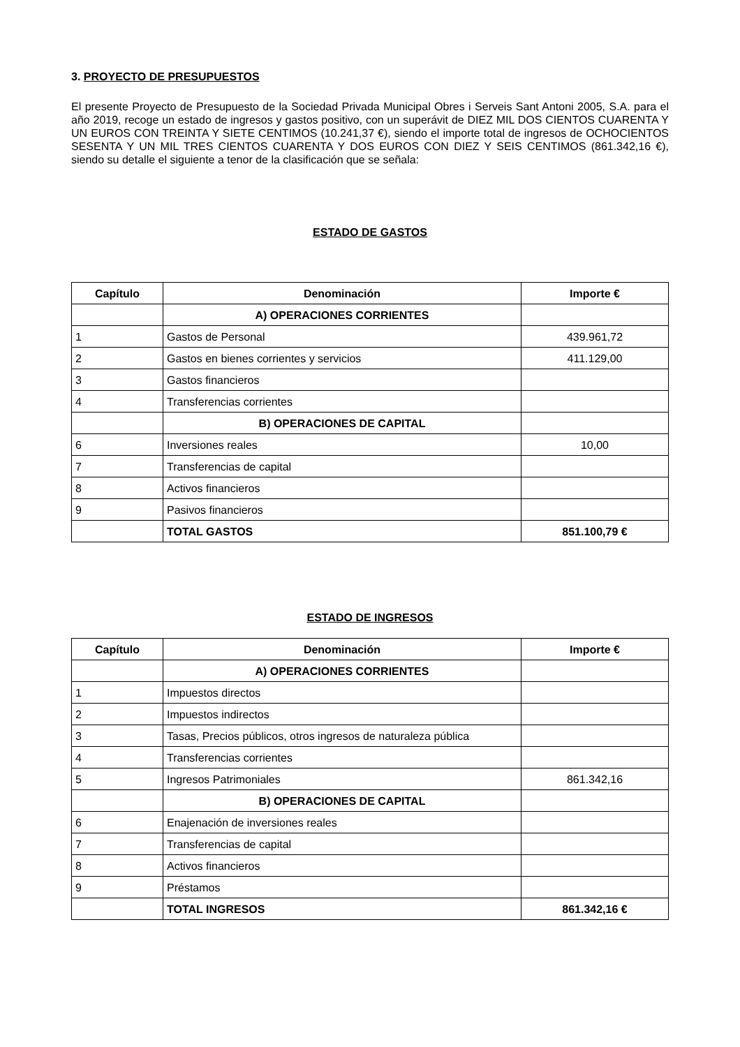3. PROYECTO DE PRESUPUESTOS
El presente Proyecto de Presupuesto de la Sociedad Privada Municipal Obres i Serveis Sant Antoni 2005, S.A. para el año 2019, recoge un estado de ingresos y gastos positivo, con un superávit de DIEZ MIL DOS CIENTOS CUARENTA Y UN EUROS CON TREINTA Y SIETE CENTIMOS (10.241,37 €), siendo el importe total de ingresos de OCHOCIENTOS SESENTA Y UN MIL TRES CIENTOS CUARENTA Y DOS EUROS CON DIEZ Y SEIS CENTIMOS (861.342,16 €), siendo su detalle el siguiente a tenor de la clasificación que se señala:
ESTADO DE GASTOS
| Capítulo | Denominación | Importe € |
| --- | --- | --- |
| | A) OPERACIONES CORRIENTES | |
| 1 | Gastos de Personal | 439.961,72 |
| 2 | Gastos en bienes corrientes y servicios | 411.129,00 |
| 3 | Gastos financieros | |
| 4 | Transferencias corrientes | |
| | B) OPERACIONES DE CAPITAL | |
| 6 | Inversiones reales | 10,00 |
| 7 | Transferencias de capital | |
| 8 | Activos financieros | |
| 9 | Pasivos financieros | |
| | TOTAL GASTOS | 851.100,79 € |
ESTADO DE INGRESOS
| Capítulo | Denominación | Importe € |
| --- | --- | --- |
| | A) OPERACIONES CORRIENTES | |
| 1 | Impuestos directos | |
| 2 | Impuestos indirectos | |
| 3 | Tasas, Precios públicos, otros ingresos de naturaleza pública | |
| 4 | Transferencias corrientes | |
| 5 | Ingresos Patrimoniales | 861.342,16 |
| | B) OPERACIONES DE CAPITAL | |
| 6 | Enajenación de inversiones reales | |
| 7 | Transferencias de capital | |
| 8 | Activos financieros | |
| 9 | Préstamos | |
| | TOTAL INGRESOS | 861.342,16 € |